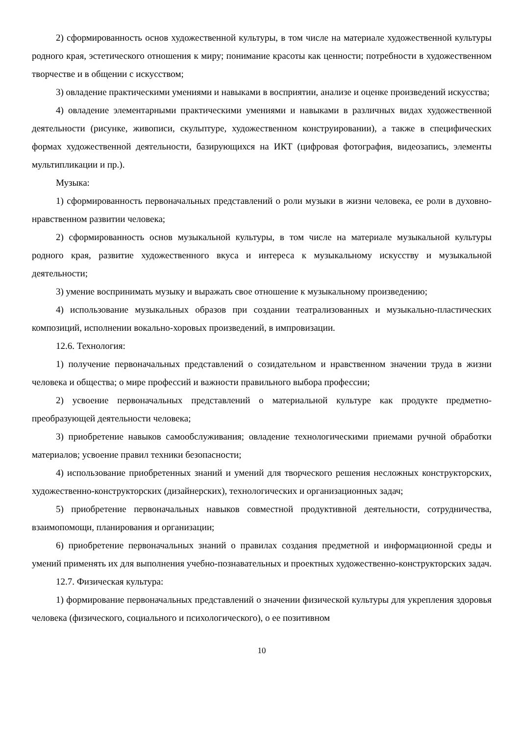2) сформированность основ художественной культуры, в том числе на материале художественной культуры родного края, эстетического отношения к миру; понимание красоты как ценности; потребности в художественном творчестве и в общении с искусством;
3) овладение практическими умениями и навыками в восприятии, анализе и оценке произведений искусства;
4) овладение элементарными практическими умениями и навыками в различных видах художественной деятельности (рисунке, живописи, скульптуре, художественном конструировании), а также в специфических формах художественной деятельности, базирующихся на ИКТ (цифровая фотография, видеозапись, элементы мультипликации и пр.).
Музыка:
1) сформированность первоначальных представлений о роли музыки в жизни человека, ее роли в духовно-нравственном развитии человека;
2) сформированность основ музыкальной культуры, в том числе на материале музыкальной культуры родного края, развитие художественного вкуса и интереса к музыкальному искусству и музыкальной деятельности;
3) умение воспринимать музыку и выражать свое отношение к музыкальному произведению;
4) использование музыкальных образов при создании театрализованных и музыкально-пластических композиций, исполнении вокально-хоровых произведений, в импровизации.
12.6. Технология:
1) получение первоначальных представлений о созидательном и нравственном значении труда в жизни человека и общества; о мире профессий и важности правильного выбора профессии;
2) усвоение первоначальных представлений о материальной культуре как продукте предметно-преобразующей деятельности человека;
3) приобретение навыков самообслуживания; овладение технологическими приемами ручной обработки материалов; усвоение правил техники безопасности;
4) использование приобретенных знаний и умений для творческого решения несложных конструкторских, художественно-конструкторских (дизайнерских), технологических и организационных задач;
5) приобретение первоначальных навыков совместной продуктивной деятельности, сотрудничества, взаимопомощи, планирования и организации;
6) приобретение первоначальных знаний о правилах создания предметной и информационной среды и умений применять их для выполнения учебно-познавательных и проектных художественно-конструкторских задач.
12.7. Физическая культура:
1) формирование первоначальных представлений о значении физической культуры для укрепления здоровья человека (физического, социального и психологического), о ее позитивном
10